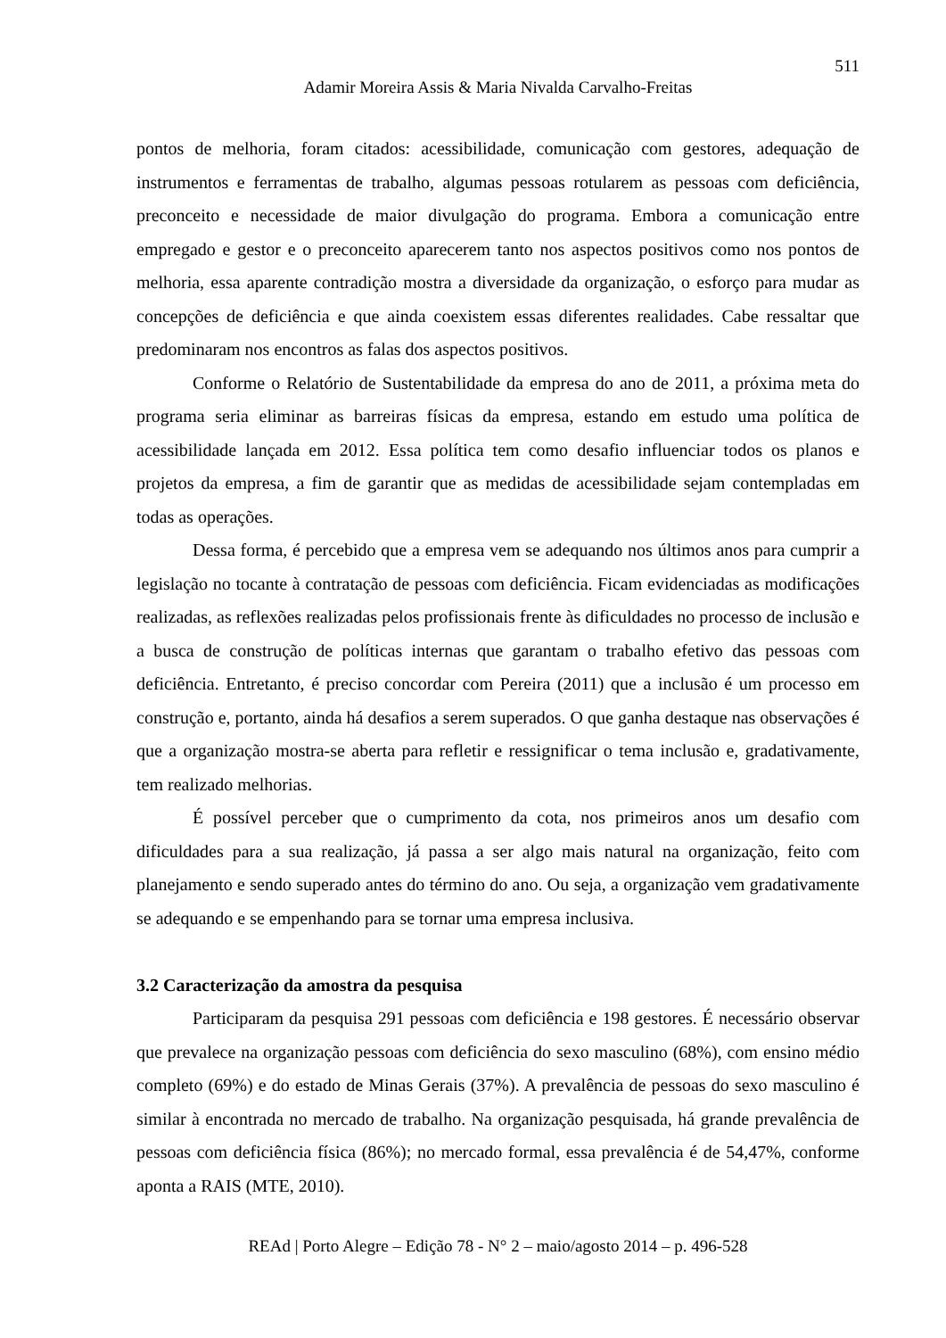511
Adamir Moreira Assis & Maria Nivalda Carvalho-Freitas
pontos de melhoria, foram citados: acessibilidade, comunicação com gestores, adequação de instrumentos e ferramentas de trabalho, algumas pessoas rotularem as pessoas com deficiência, preconceito e necessidade de maior divulgação do programa. Embora a comunicação entre empregado e gestor e o preconceito aparecerem tanto nos aspectos positivos como nos pontos de melhoria, essa aparente contradição mostra a diversidade da organização, o esforço para mudar as concepções de deficiência e que ainda coexistem essas diferentes realidades. Cabe ressaltar que predominaram nos encontros as falas dos aspectos positivos.
Conforme o Relatório de Sustentabilidade da empresa do ano de 2011, a próxima meta do programa seria eliminar as barreiras físicas da empresa, estando em estudo uma política de acessibilidade lançada em 2012. Essa política tem como desafio influenciar todos os planos e projetos da empresa, a fim de garantir que as medidas de acessibilidade sejam contempladas em todas as operações.
Dessa forma, é percebido que a empresa vem se adequando nos últimos anos para cumprir a legislação no tocante à contratação de pessoas com deficiência. Ficam evidenciadas as modificações realizadas, as reflexões realizadas pelos profissionais frente às dificuldades no processo de inclusão e a busca de construção de políticas internas que garantam o trabalho efetivo das pessoas com deficiência. Entretanto, é preciso concordar com Pereira (2011) que a inclusão é um processo em construção e, portanto, ainda há desafios a serem superados. O que ganha destaque nas observações é que a organização mostra-se aberta para refletir e ressignificar o tema inclusão e, gradativamente, tem realizado melhorias.
É possível perceber que o cumprimento da cota, nos primeiros anos um desafio com dificuldades para a sua realização, já passa a ser algo mais natural na organização, feito com planejamento e sendo superado antes do término do ano. Ou seja, a organização vem gradativamente se adequando e se empenhando para se tornar uma empresa inclusiva.
3.2 Caracterização da amostra da pesquisa
Participaram da pesquisa 291 pessoas com deficiência e 198 gestores. É necessário observar que prevalece na organização pessoas com deficiência do sexo masculino (68%), com ensino médio completo (69%) e do estado de Minas Gerais (37%). A prevalência de pessoas do sexo masculino é similar à encontrada no mercado de trabalho. Na organização pesquisada, há grande prevalência de pessoas com deficiência física (86%); no mercado formal, essa prevalência é de 54,47%, conforme aponta a RAIS (MTE, 2010).
REAd | Porto Alegre – Edição 78 - N° 2 – maio/agosto 2014 – p. 496-528